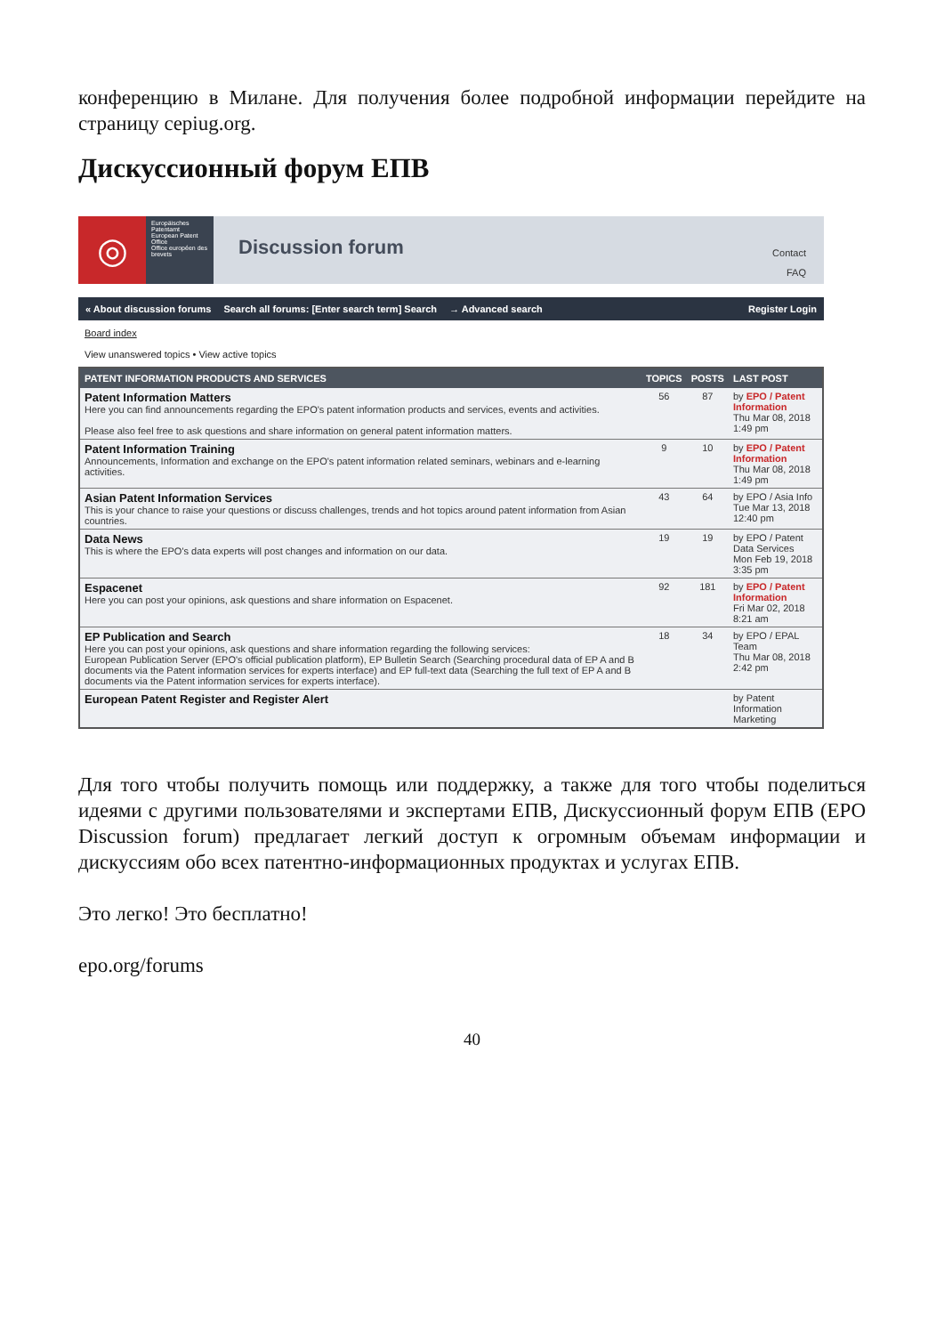конференцию в Милане. Для получения более подробной информации перейдите на страницу cepiug.org.
Дискуссионный форум ЕПВ
◎
Europäisches Patentamt
European Patent Office
Office européen des brevets
Discussion forum
Contact
FAQ
« About discussion forums Search all forums: [Enter search term] Search → Advanced search Register Login
Board index
View unanswered topics • View active topics
| PATENT INFORMATION PRODUCTS AND SERVICES | TOPICS | POSTS | LAST POST |
| --- | --- | --- | --- |
| Patent Information Matters Here you can find announcements regarding the EPO's patent information products and services, events and activities. Please also feel free to ask questions and share information on general patent information matters. | 56 | 87 | by EPO / Patent Information Thu Mar 08, 2018 1:49 pm |
| Patent Information Training Announcements, Information and exchange on the EPO's patent information related seminars, webinars and e-learning activities. | 9 | 10 | by EPO / Patent Information Thu Mar 08, 2018 1:49 pm |
| Asian Patent Information Services This is your chance to raise your questions or discuss challenges, trends and hot topics around patent information from Asian countries. | 43 | 64 | by EPO / Asia Info Tue Mar 13, 2018 12:40 pm |
| Data News This is where the EPO's data experts will post changes and information on our data. | 19 | 19 | by EPO / Patent Data Services Mon Feb 19, 2018 3:35 pm |
| Espacenet Here you can post your opinions, ask questions and share information on Espacenet. | 92 | 181 | by EPO / Patent Information Fri Mar 02, 2018 8:21 am |
| EP Publication and Search Here you can post your opinions, ask questions and share information regarding the following services: European Publication Server (EPO's official publication platform), EP Bulletin Search (Searching procedural data of EP A and B documents via the Patent information services for experts interface) and EP full-text data (Searching the full text of EP A and B documents via the Patent information services for experts interface). | 18 | 34 | by EPO / EPAL Team Thu Mar 08, 2018 2:42 pm |
| European Patent Register and Register Alert | | | by Patent Information Marketing |
Для того чтобы получить помощь или поддержку, а также для того чтобы поделиться идеями с другими пользователями и экспертами ЕПВ, Дискуссионный форум ЕПВ (EPO Discussion forum) предлагает легкий доступ к огромным объемам информации и дискуссиям обо всех патентно-информационных продуктах и услугах ЕПВ.
Это легко! Это бесплатно!
epo.org/forums
40